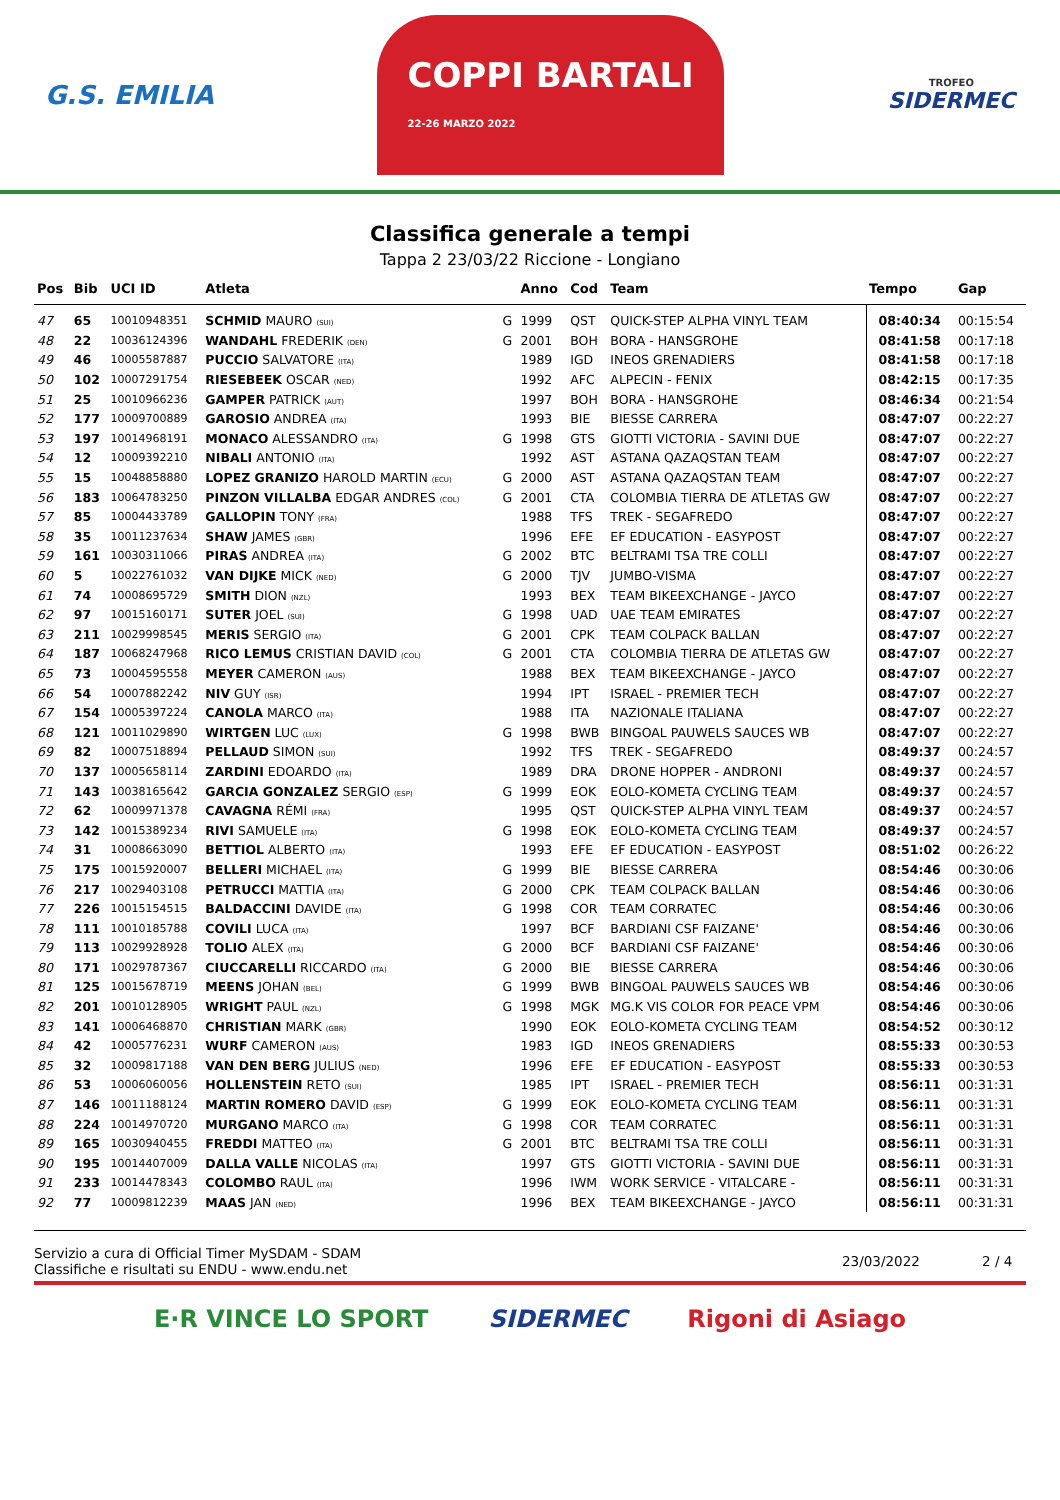G.S. EMILIA
COPPI BARTALI
22-26 MARZO 2022
TROFEO
SIDERMEC
Classifica generale a tempi
Tappa 2 23/03/22 Riccione - Longiano
| Pos | Bib | UCI ID | Atleta | | Anno | Cod | Team | Tempo | Gap |
| --- | --- | --- | --- | --- | --- | --- | --- | --- | --- |
| 47 | 65 | 10010948351 | SCHMID MAURO (SUI) | G | 1999 | QST | QUICK-STEP ALPHA VINYL TEAM | 08:40:34 | 00:15:54 |
| 48 | 22 | 10036124396 | WANDAHL FREDERIK (DEN) | G | 2001 | BOH | BORA - HANSGROHE | 08:41:58 | 00:17:18 |
| 49 | 46 | 10005587887 | PUCCIO SALVATORE (ITA) | | 1989 | IGD | INEOS GRENADIERS | 08:41:58 | 00:17:18 |
| 50 | 102 | 10007291754 | RIESEBEEK OSCAR (NED) | | 1992 | AFC | ALPECIN - FENIX | 08:42:15 | 00:17:35 |
| 51 | 25 | 10010966236 | GAMPER PATRICK (AUT) | | 1997 | BOH | BORA - HANSGROHE | 08:46:34 | 00:21:54 |
| 52 | 177 | 10009700889 | GAROSIO ANDREA (ITA) | | 1993 | BIE | BIESSE CARRERA | 08:47:07 | 00:22:27 |
| 53 | 197 | 10014968191 | MONACO ALESSANDRO (ITA) | G | 1998 | GTS | GIOTTI VICTORIA - SAVINI DUE | 08:47:07 | 00:22:27 |
| 54 | 12 | 10009392210 | NIBALI ANTONIO (ITA) | | 1992 | AST | ASTANA QAZAQSTAN TEAM | 08:47:07 | 00:22:27 |
| 55 | 15 | 10048858880 | LOPEZ GRANIZO HAROLD MARTIN (ECU) | G | 2000 | AST | ASTANA QAZAQSTAN TEAM | 08:47:07 | 00:22:27 |
| 56 | 183 | 10064783250 | PINZON VILLALBA EDGAR ANDRES (COL) | G | 2001 | CTA | COLOMBIA TIERRA DE ATLETAS GW | 08:47:07 | 00:22:27 |
| 57 | 85 | 10004433789 | GALLOPIN TONY (FRA) | | 1988 | TFS | TREK - SEGAFREDO | 08:47:07 | 00:22:27 |
| 58 | 35 | 10011237634 | SHAW JAMES (GBR) | | 1996 | EFE | EF EDUCATION - EASYPOST | 08:47:07 | 00:22:27 |
| 59 | 161 | 10030311066 | PIRAS ANDREA (ITA) | G | 2002 | BTC | BELTRAMI TSA TRE COLLI | 08:47:07 | 00:22:27 |
| 60 | 5 | 10022761032 | VAN DIJKE MICK (NED) | G | 2000 | TJV | JUMBO-VISMA | 08:47:07 | 00:22:27 |
| 61 | 74 | 10008695729 | SMITH DION (NZL) | | 1993 | BEX | TEAM BIKEEXCHANGE - JAYCO | 08:47:07 | 00:22:27 |
| 62 | 97 | 10015160171 | SUTER JOEL (SUI) | G | 1998 | UAD | UAE TEAM EMIRATES | 08:47:07 | 00:22:27 |
| 63 | 211 | 10029998545 | MERIS SERGIO (ITA) | G | 2001 | CPK | TEAM COLPACK BALLAN | 08:47:07 | 00:22:27 |
| 64 | 187 | 10068247968 | RICO LEMUS CRISTIAN DAVID (COL) | G | 2001 | CTA | COLOMBIA TIERRA DE ATLETAS GW | 08:47:07 | 00:22:27 |
| 65 | 73 | 10004595558 | MEYER CAMERON (AUS) | | 1988 | BEX | TEAM BIKEEXCHANGE - JAYCO | 08:47:07 | 00:22:27 |
| 66 | 54 | 10007882242 | NIV GUY (ISR) | | 1994 | IPT | ISRAEL - PREMIER TECH | 08:47:07 | 00:22:27 |
| 67 | 154 | 10005397224 | CANOLA MARCO (ITA) | | 1988 | ITA | NAZIONALE ITALIANA | 08:47:07 | 00:22:27 |
| 68 | 121 | 10011029890 | WIRTGEN LUC (LUX) | G | 1998 | BWB | BINGOAL PAUWELS SAUCES WB | 08:47:07 | 00:22:27 |
| 69 | 82 | 10007518894 | PELLAUD SIMON (SUI) | | 1992 | TFS | TREK - SEGAFREDO | 08:49:37 | 00:24:57 |
| 70 | 137 | 10005658114 | ZARDINI EDOARDO (ITA) | | 1989 | DRA | DRONE HOPPER - ANDRONI | 08:49:37 | 00:24:57 |
| 71 | 143 | 10038165642 | GARCIA GONZALEZ SERGIO (ESP) | G | 1999 | EOK | EOLO-KOMETA CYCLING TEAM | 08:49:37 | 00:24:57 |
| 72 | 62 | 10009971378 | CAVAGNA RÉMI (FRA) | | 1995 | QST | QUICK-STEP ALPHA VINYL TEAM | 08:49:37 | 00:24:57 |
| 73 | 142 | 10015389234 | RIVI SAMUELE (ITA) | G | 1998 | EOK | EOLO-KOMETA CYCLING TEAM | 08:49:37 | 00:24:57 |
| 74 | 31 | 10008663090 | BETTIOL ALBERTO (ITA) | | 1993 | EFE | EF EDUCATION - EASYPOST | 08:51:02 | 00:26:22 |
| 75 | 175 | 10015920007 | BELLERI MICHAEL (ITA) | G | 1999 | BIE | BIESSE CARRERA | 08:54:46 | 00:30:06 |
| 76 | 217 | 10029403108 | PETRUCCI MATTIA (ITA) | G | 2000 | CPK | TEAM COLPACK BALLAN | 08:54:46 | 00:30:06 |
| 77 | 226 | 10015154515 | BALDACCINI DAVIDE (ITA) | G | 1998 | COR | TEAM CORRATEC | 08:54:46 | 00:30:06 |
| 78 | 111 | 10010185788 | COVILI LUCA (ITA) | | 1997 | BCF | BARDIANI CSF FAIZANE' | 08:54:46 | 00:30:06 |
| 79 | 113 | 10029928928 | TOLIO ALEX (ITA) | G | 2000 | BCF | BARDIANI CSF FAIZANE' | 08:54:46 | 00:30:06 |
| 80 | 171 | 10029787367 | CIUCCARELLI RICCARDO (ITA) | G | 2000 | BIE | BIESSE CARRERA | 08:54:46 | 00:30:06 |
| 81 | 125 | 10015678719 | MEENS JOHAN (BEL) | G | 1999 | BWB | BINGOAL PAUWELS SAUCES WB | 08:54:46 | 00:30:06 |
| 82 | 201 | 10010128905 | WRIGHT PAUL (NZL) | G | 1998 | MGK | MG.K VIS COLOR FOR PEACE VPM | 08:54:46 | 00:30:06 |
| 83 | 141 | 10006468870 | CHRISTIAN MARK (GBR) | | 1990 | EOK | EOLO-KOMETA CYCLING TEAM | 08:54:52 | 00:30:12 |
| 84 | 42 | 10005776231 | WURF CAMERON (AUS) | | 1983 | IGD | INEOS GRENADIERS | 08:55:33 | 00:30:53 |
| 85 | 32 | 10009817188 | VAN DEN BERG JULIUS (NED) | | 1996 | EFE | EF EDUCATION - EASYPOST | 08:55:33 | 00:30:53 |
| 86 | 53 | 10006060056 | HOLLENSTEIN RETO (SUI) | | 1985 | IPT | ISRAEL - PREMIER TECH | 08:56:11 | 00:31:31 |
| 87 | 146 | 10011188124 | MARTIN ROMERO DAVID (ESP) | G | 1999 | EOK | EOLO-KOMETA CYCLING TEAM | 08:56:11 | 00:31:31 |
| 88 | 224 | 10014970720 | MURGANO MARCO (ITA) | G | 1998 | COR | TEAM CORRATEC | 08:56:11 | 00:31:31 |
| 89 | 165 | 10030940455 | FREDDI MATTEO (ITA) | G | 2001 | BTC | BELTRAMI TSA TRE COLLI | 08:56:11 | 00:31:31 |
| 90 | 195 | 10014407009 | DALLA VALLE NICOLAS (ITA) | | 1997 | GTS | GIOTTI VICTORIA - SAVINI DUE | 08:56:11 | 00:31:31 |
| 91 | 233 | 10014478343 | COLOMBO RAUL (ITA) | | 1996 | IWM | WORK SERVICE - VITALCARE - | 08:56:11 | 00:31:31 |
| 92 | 77 | 10009812239 | MAAS JAN (NED) | | 1996 | BEX | TEAM BIKEEXCHANGE - JAYCO | 08:56:11 | 00:31:31 |
Servizio a cura di Official Timer MySDAM - SDAM
Classifiche e risultati su ENDU - www.endu.net
23/03/2022 2 / 4
E·R VINCE LO SPORT SIDERMEC Rigoni di Asiago